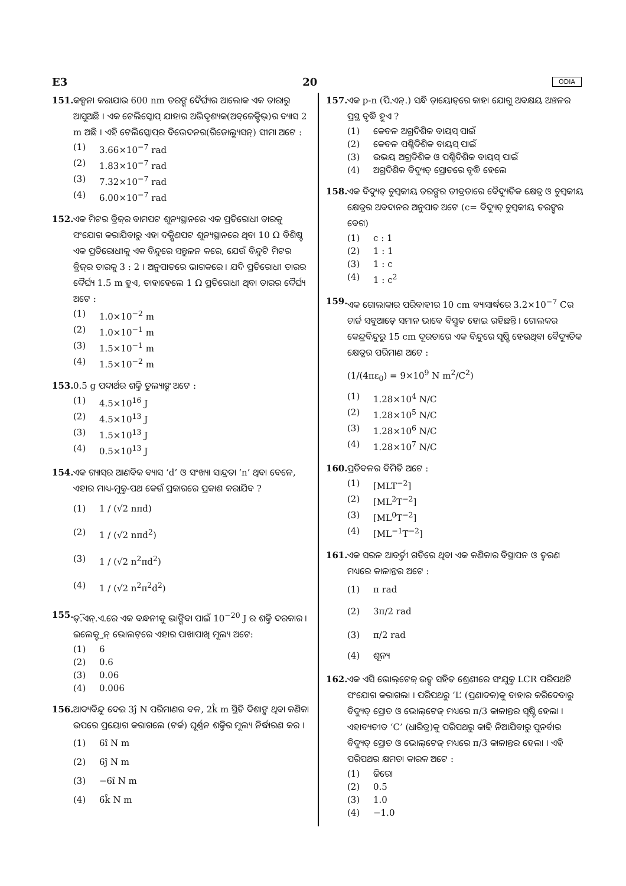E3 20 ODIA
151. କଳ୍ପନା କରାଯାଉ 600 nm ତରଙ୍ଗ ଦୈର୍ଘ୍ୟର ଆଲୋକ ଏକ ତାରାରୁ ଆସୁଅଛି । ଏକ ଟେଲିସ୍କୋପ୍ ଯାହାର ଅଭିଦୃଶ୍ୟକ(ଅବ୍‌ଜେକ୍ଟିଭ୍)ର ବ୍ୟାସ 2 m ଅଛି । ଏହି ଟେଲିସ୍କୋପ୍‌ର ବିଭେଦନର(ରିଜୋଲ୍ୟୁସନ୍) ସୀମା ଅଟେ :
(1) 3.66×10<sup>−7</sup> rad
(2) 1.83×10<sup>−7</sup> rad
(3) 7.32×10<sup>−7</sup> rad
(4) 6.00×10<sup>−7</sup> rad
152. ଏକ ମିଟର ବ୍ରିଜ୍‌ର ବାମପଟ ଶୂନ୍ୟସ୍ଥାନରେ ଏକ ପ୍ରତିରୋଧୀ ତାରକୁ ସଂଯୋଗ କରାଯିବାରୁ ଏହା ଦକ୍ଷିଣପଟ ଶୂନ୍ୟସ୍ଥାନରେ ଥିବା 10 Ω ବିଶିଷ୍ଟ ଏକ ପ୍ରତିରୋଧୀକୁ ଏକ ବିନ୍ଦୁରେ ସନ୍ତୁଳନ କରେ, ଯେଉଁ ବିନ୍ଦୁଟି ମିଟର ବ୍ରିଜ୍‌ର ତାରକୁ 3 : 2 । ଅନୁପାତରେ ଭାଗକରେ । ଯଦି ପ୍ରତିରୋଧୀ ତାରର ଦୈର୍ଘ୍ୟ 1.5 m ହୁଏ, ତାହାହେଲେ 1 Ω ପ୍ରତିରୋଧୀ ଥିବା ତାରର ଦୈର୍ଘ୍ୟ ଅଟେ :
(1) 1.0×10<sup>−2</sup> m
(2) 1.0×10<sup>−1</sup> m
(3) 1.5×10<sup>−1</sup> m
(4) 1.5×10<sup>−2</sup> m
153. 0.5 g ପଦାର୍ଥର ଶକ୍ତି ତୁଲ୍ୟାଙ୍କ ଅଟେ :
(1) 4.5×10<sup>16</sup> J
(2) 4.5×10<sup>13</sup> J
(3) 1.5×10<sup>13</sup> J
(4) 0.5×10<sup>13</sup> J
154. ଏକ ଗ୍ୟାସ୍‌ର ଆଣବିକ ବ୍ୟାସ ‘d’ ଓ ସଂଖ୍ୟା ସାନ୍ଦ୍ରତା ‘n’ ଥିବା ବେଳେ, ଏହାର ମାଧ୍ୟ-ମୁକ୍ତ-ପଥ କେଉଁ ପ୍ରକାରରେ ପ୍ରକାଶ କରାଯିବ ?
(1) 1 / (√2 nπd)
(2) 1 / (√2 nπd<sup>2</sup>)
(3) 1 / (√2 n<sup>2</sup>πd<sup>2</sup>)
(4) 1 / (√2 n<sup>2</sup>π<sup>2</sup>d<sup>2</sup>)
155. ଡ଼ି.ଏନ୍.ଏ.ରେ ଏକ ବନ୍ଧନୀକୁ ଭାଙ୍ଗିବା ପାଇଁ 10<sup>−20</sup> J ର ଶକ୍ତି ଦରକାର । ଇଲେକ୍ଟ୍ରନ୍ ଭୋଲଟ୍‌ରେ ଏହାର ପାଖାପାଖି ମୂଲ୍ୟ ଅଟେ:
(1) 6
(2) 0.6
(3) 0.06
(4) 0.006
156. ଆଦ୍ୟବିନ୍ଦୁ ଦେଇ 3ĵ N ପରିମାଣର ବଳ, 2k̂ m ସ୍ଥିତି ଦିଶାଙ୍କ ଥିବା କଣିକା ଉପରେ ପ୍ରୟୋଗ କରାଗଲେ (ଟର୍କ) ଘୂର୍ଣ୍ଣନ ଶକ୍ତିର ମୂଲ୍ୟ ନିର୍ଦ୍ଧାରଣ କର ।
(1) 6î N m
(2) 6ĵ N m
(3) −6î N m
(4) 6k̂ N m
157. ଏକ p-n (ପି.ଏନ୍.) ସନ୍ଧି ଡ଼ାୟୋଡ୍‌ରେ କାହା ଯୋଗୁ ଅବକ୍ଷୟ ଅଞ୍ଚଳର ପ୍ରସ୍ଥ ବୃଦ୍ଧି ହୁଏ ?
(1) କେବଳ ଅଗ୍ରଦିଶିକ ବାୟସ୍ ପାଇଁ
(2) କେବଳ ପଶ୍ଚିଦିଶିକ ବାୟସ୍ ପାଇଁ
(3) ଉଭୟ ଅଗ୍ରଦିଶିକ ଓ ପଶ୍ଚିଦିଶିକ ବାୟସ୍ ପାଇଁ
(4) ଅଗ୍ରଦିଶିକ ବିଦ୍ୟୁତ୍ ସ୍ରୋତରେ ବୃଦ୍ଧି ହେଲେ
158. ଏକ ବିଦ୍ୟୁତ୍ ଚୁମ୍ବକୀୟ ତରଙ୍ଗର ତୀବ୍ରତାରେ ବୈଦ୍ୟୁତିକ କ୍ଷେତ୍ର ଓ ଚୁମ୍ବକୀୟ କ୍ଷେତ୍ରର ଅବଦାନର ଅନୁପାତ ଅଟେ (c= ବିଦ୍ୟୁତ୍ ଚୁମ୍ବକୀୟ ତରଙ୍ଗର ବେଗ)
(1) c : 1
(2) 1 : 1
(3) 1 : c
(4) 1 : c<sup>2</sup>
159. ଏକ ଗୋଲାକାର ପରିବାହୀର 10 cm ବ୍ୟାସାର୍ଦ୍ଧରେ 3.2×10<sup>−7</sup> Cର ଚାର୍ଜ ସବୁଆଡ଼େ ସମାନ ଭାବେ ବିସ୍ତୃତ ହୋଇ ରହିଛନ୍ତି । ଗୋଲକର କେନ୍ଦ୍ରବିନ୍ଦୁରୁ 15 cm ଦୂରତାରେ ଏକ ବିନ୍ଦୁରେ ସୃଷ୍ଟି ହେଉଥିବା ବୈଦ୍ୟୁତିକ କ୍ଷେତ୍ରର ପରିମାଣ ଅଟେ :
(1/(4πε<sub>0</sub>) = 9×10<sup>9</sup> N m<sup>2</sup>/C<sup>2</sup>)
(1) 1.28×10<sup>4</sup> N/C
(2) 1.28×10<sup>5</sup> N/C
(3) 1.28×10<sup>6</sup> N/C
(4) 1.28×10<sup>7</sup> N/C
160. ପ୍ରତିବଳର ବିମିତି ଅଟେ :
(1) [MLT<sup>−2</sup>]
(2) [ML<sup>2</sup>T<sup>−2</sup>]
(3) [ML<sup>0</sup>T<sup>−2</sup>]
(4) [ML<sup>−1</sup>T<sup>−2</sup>]
161. ଏକ ସରଳ ଆବର୍ତ୍ତୀ ଗତିରେ ଥିବା ଏକ କଣିକାର ବିସ୍ଥାପନ ଓ ତ୍ୱରଣ ମଧ୍ୟରେ କାଳାନ୍ତର ଅଟେ :
(1) π rad
(2) 3π/2 rad
(3) π/2 rad
(4) ଶୂନ୍ୟ
162. ଏକ ଏସି ଭୋଲ୍‌ଟେଜ୍ ଉତ୍ସ ସହିତ ଶ୍ରେଣୀରେ ସଂଯୁକ୍ତ LCR ପରିପଥଟି ସଂଯୋଗ କରାଗଲା । ପରିପଥରୁ ‘L’ (ପ୍ରଣାଦକ)କୁ ବାହାର କରିଦେବାରୁ ବିଦ୍ୟୁତ୍ ସ୍ରୋତ ଓ ଭୋଲ୍‌ଟେଜ୍ ମଧ୍ୟରେ π/3 କାଳାନ୍ତର ସୃଷ୍ଟି ହେଲା । ଏହାବ୍ୟତୀତ ‘C’ (ଧାରିତ୍ର)କୁ ପରିପଥରୁ କାଢି ନିଆଯିବାରୁ ପୁନର୍ବାର ବିଦ୍ୟୁତ୍ ସ୍ରୋତ ଓ ଭୋଲ୍‌ଟେଜ୍ ମଧ୍ୟରେ π/3 କାଳାନ୍ତର ହେଲା । ଏହି ପରିପଥର କ୍ଷମତା କାରକ ଅଟେ :
(1) ଜିରୋ
(2) 0.5
(3) 1.0
(4) −1.0